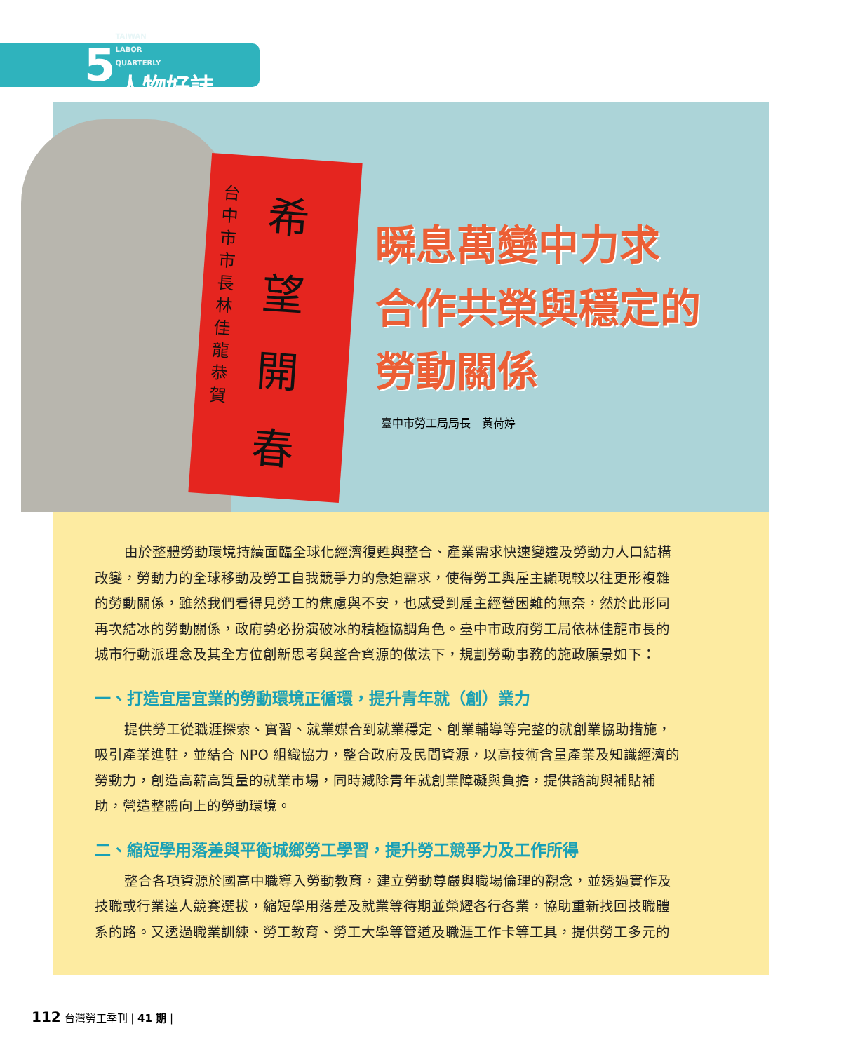5 TAIWAN
LABOR
QUARTERLY
人物好誌
台中市市長林佳龍恭賀
希望開春
瞬息萬變中力求
合作共榮與穩定的
勞動關係
臺中市勞工局局長　黃荷婷
由於整體勞動環境持續面臨全球化經濟復甦與整合、產業需求快速變遷及勞動力人口結構改變，勞動力的全球移動及勞工自我競爭力的急迫需求，使得勞工與雇主顯現較以往更形複雜的勞動關係，雖然我們看得見勞工的焦慮與不安，也感受到雇主經營困難的無奈，然於此形同再次結冰的勞動關係，政府勢必扮演破冰的積極協調角色。臺中市政府勞工局依林佳龍市長的城市行動派理念及其全方位創新思考與整合資源的做法下，規劃勞動事務的施政願景如下：
一、打造宜居宜業的勞動環境正循環，提升青年就（創）業力
提供勞工從職涯探索、實習、就業媒合到就業穩定、創業輔導等完整的就創業協助措施，吸引產業進駐，並結合 NPO 組織協力，整合政府及民間資源，以高技術含量產業及知識經濟的勞動力，創造高薪高質量的就業市場，同時減除青年就創業障礙與負擔，提供諮詢與補貼補助，營造整體向上的勞動環境。
二、縮短學用落差與平衡城鄉勞工學習，提升勞工競爭力及工作所得
整合各項資源於國高中職導入勞動教育，建立勞動尊嚴與職場倫理的觀念，並透過實作及技職或行業達人競賽選拔，縮短學用落差及就業等待期並榮耀各行各業，協助重新找回技職體系的路。又透過職業訓練、勞工教育、勞工大學等管道及職涯工作卡等工具，提供勞工多元的
112 台灣勞工季刊 | 41 期 |